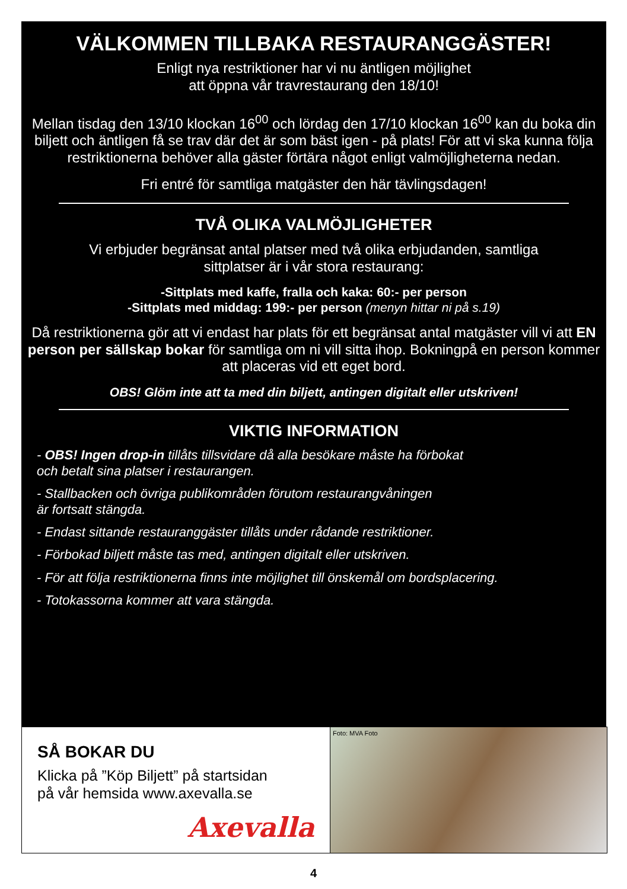VÄLKOMMEN TILLBAKA RESTAURANGGÄSTER!
Enligt nya restriktioner har vi nu äntligen möjlighet
att öppna vår travrestaurang den 18/10!
Mellan tisdag den 13/10 klockan 16<sup>00</sup> och lördag den 17/10 klockan 16<sup>00</sup> kan du boka din biljett och äntligen få se trav där det är som bäst igen - på plats! För att vi ska kunna följa restriktionerna behöver alla gäster förtära något enligt valmöjligheterna nedan.
Fri entré för samtliga matgäster den här tävlingsdagen!
TVÅ OLIKA VALMÖJLIGHETER
Vi erbjuder begränsat antal platser med två olika erbjudanden, samtliga
sittplatser är i vår stora restaurang:
-Sittplats med kaffe, fralla och kaka: 60:- per person
-Sittplats med middag: 199:- per person (menyn hittar ni på s.19)
Då restriktionerna gör att vi endast har plats för ett begränsat antal matgäster vill vi att EN person per sällskap bokar för samtliga om ni vill sitta ihop. Bokningpå en person kommer att placeras vid ett eget bord.
OBS! Glöm inte att ta med din biljett, antingen digitalt eller utskriven!
VIKTIG INFORMATION
- OBS! Ingen drop-in tillåts tillsvidare då alla besökare måste ha förbokat
och betalt sina platser i restaurangen.
- Stallbacken och övriga publikområden förutom restaurangvåningen
är fortsatt stängda.
- Endast sittande restauranggäster tillåts under rådande restriktioner.
- Förbokad biljett måste tas med, antingen digitalt eller utskriven.
- För att följa restriktionerna finns inte möjlighet till önskemål om bordsplacering.
- Totokassorna kommer att vara stängda.
SÅ BOKAR DU
Klicka på ”Köp Biljett” på startsidan
på vår hemsida www.axevalla.se
Axevalla
Foto: MVA Foto
4